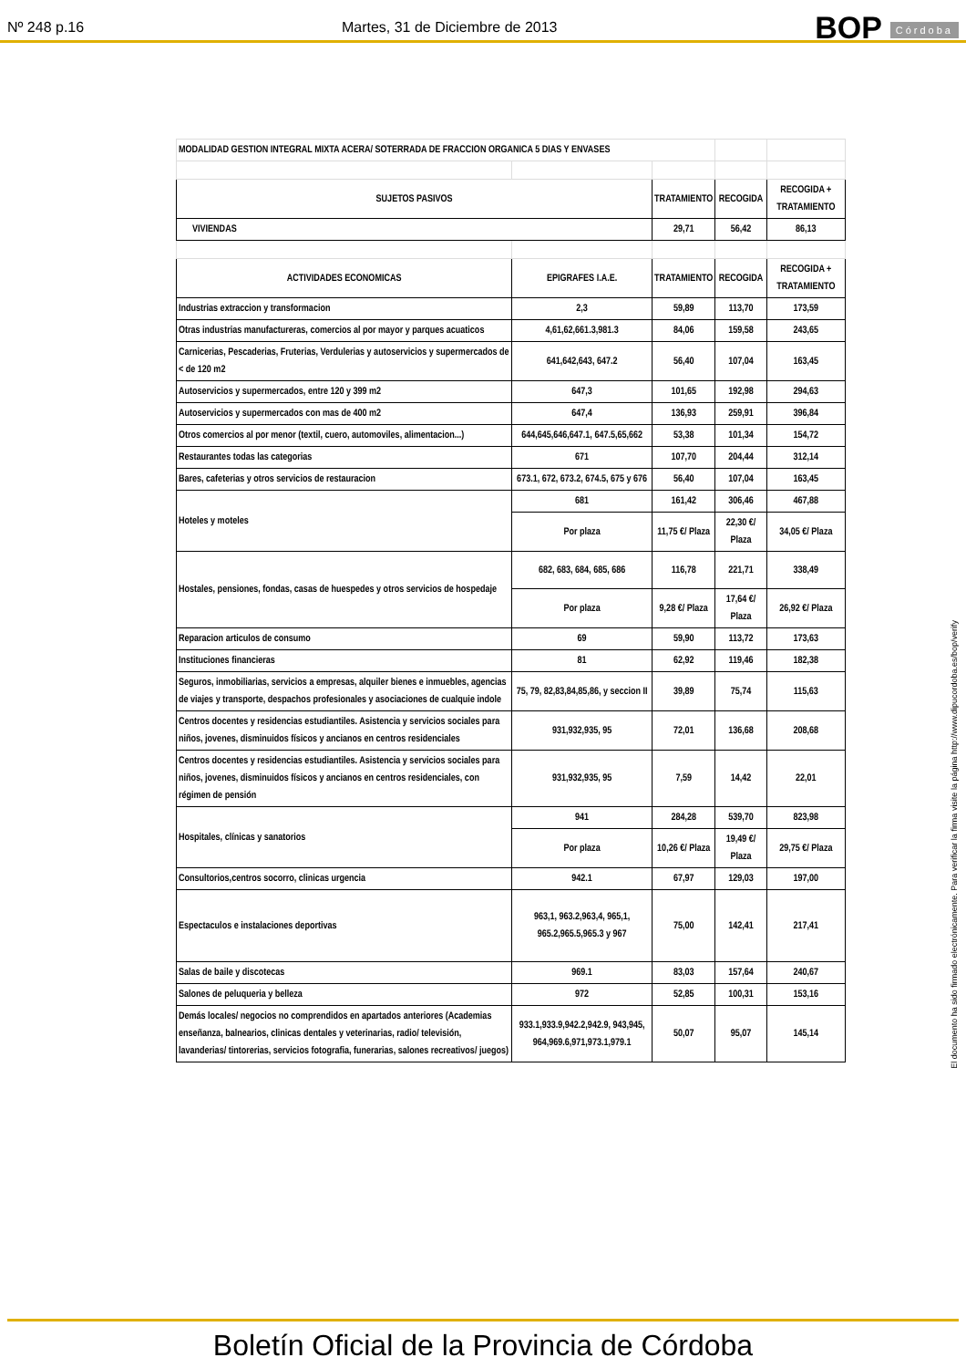Nº 248 p.16 Martes, 31 de Diciembre de 2013 BOP Córdoba
| MODALIDAD GESTION INTEGRAL MIXTA ACERA/ SOTERRADA DE FRACCION ORGANICA 5 DIAS Y ENVASES | | | | |
| SUJETOS PASIVOS | | TRATAMIENTO | RECOGIDA | RECOGIDA + TRATAMIENTO |
| VIVIENDAS | | 29,71 | 56,42 | 86,13 |
| ACTIVIDADES ECONOMICAS | EPIGRAFES I.A.E. | TRATAMIENTO | RECOGIDA | RECOGIDA + TRATAMIENTO |
| Industrias extraccion y transformacion | 2,3 | 59,89 | 113,70 | 173,59 |
| Otras industrias manufactureras, comercios al por mayor y parques acuaticos | 4,61,62,661.3,981.3 | 84,06 | 159,58 | 243,65 |
| Carnicerias, Pescaderias, Fruterias, Verdulerias y autoservicios y supermercados de < de 120 m2 | 641,642,643, 647.2 | 56,40 | 107,04 | 163,45 |
| Autoservicios y supermercados, entre 120 y 399 m2 | 647,3 | 101,65 | 192,98 | 294,63 |
| Autoservicios y supermercados con mas de 400 m2 | 647,4 | 136,93 | 259,91 | 396,84 |
| Otros comercios al por menor (textil, cuero, automoviles, alimentacion...) | 644,645,646,647.1, 647.5,65,662 | 53,38 | 101,34 | 154,72 |
| Restaurantes todas las categorias | 671 | 107,70 | 204,44 | 312,14 |
| Bares, cafeterias y otros servicios de restauracion | 673.1, 672, 673.2, 674.5, 675 y 676 | 56,40 | 107,04 | 163,45 |
| Hoteles y moteles | 681 | 161,42 | 306,46 | 467,88 |
| | Por plaza | 11,75 €/ Plaza | 22,30 €/ Plaza | 34,05 €/ Plaza |
| Hostales, pensiones, fondas, casas de huespedes y otros servicios de hospedaje | 682, 683, 684, 685, 686 | 116,78 | 221,71 | 338,49 |
| | Por plaza | 9,28 €/ Plaza | 17,64 €/ Plaza | 26,92 €/ Plaza |
| Reparacion articulos de consumo | 69 | 59,90 | 113,72 | 173,63 |
| Instituciones financieras | 81 | 62,92 | 119,46 | 182,38 |
| Seguros, inmobiliarias, servicios a empresas, alquiler bienes e inmuebles, agencias de viajes y transporte, despachos profesionales y asociaciones de cualquie indole | 75, 79, 82,83,84,85,86, y seccion II | 39,89 | 75,74 | 115,63 |
| Centros docentes y residencias estudiantiles. Asistencia y servicios sociales para niños, jovenes, disminuidos físicos y ancianos en centros residenciales | 931,932,935, 95 | 72,01 | 136,68 | 208,68 |
| Centros docentes y residencias estudiantiles. Asistencia y servicios sociales para niños, jovenes, disminuidos físicos y ancianos en centros residenciales, con régimen de pensión | 931,932,935, 95 | 7,59 | 14,42 | 22,01 |
| Hospitales, clínicas y sanatorios | 941 | 284,28 | 539,70 | 823,98 |
| | Por plaza | 10,26 €/ Plaza | 19,49 €/ Plaza | 29,75 €/ Plaza |
| Consultorios,centros socorro, clinicas urgencia | 942.1 | 67,97 | 129,03 | 197,00 |
| Espectaculos e instalaciones deportivas | 963,1, 963.2,963,4, 965,1, 965.2,965.5,965.3 y 967 | 75,00 | 142,41 | 217,41 |
| Salas de baile y discotecas | 969.1 | 83,03 | 157,64 | 240,67 |
| Salones de peluqueria y belleza | 972 | 52,85 | 100,31 | 153,16 |
| Demás locales/ negocios no comprendidos en apartados anteriores (Academias enseñanza, balnearios, clinicas dentales y veterinarias, radio/ televisión, lavanderias/ tintorerias, servicios fotografia, funerarias, salones recreativos/ juegos) | 933.1,933.9,942.2,942.9, 943,945, 964,969.6,971,973.1,979.1 | 50,07 | 95,07 | 145,14 |
El documento ha sido firmado electrónicamente. Para verificar la firma visite la página http://www.dipucordoba.es/bop/verify
Boletín Oficial de la Provincia de Córdoba